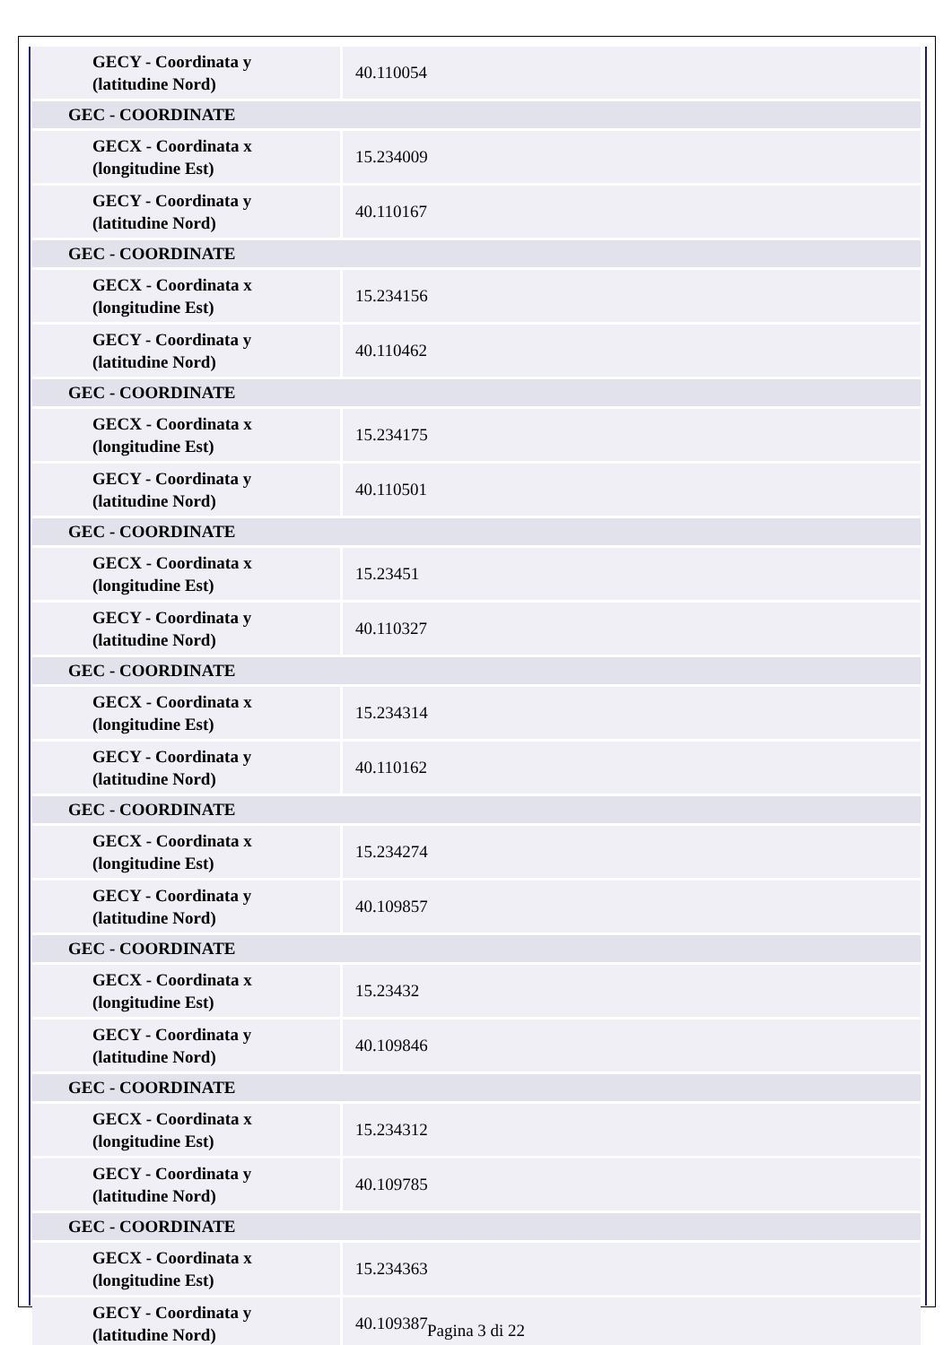| GECY - Coordinata y (latitudine Nord) | 40.110054 |
| GEC - COORDINATE | |
| GECX - Coordinata x (longitudine Est) | 15.234009 |
| GECY - Coordinata y (latitudine Nord) | 40.110167 |
| GEC - COORDINATE | |
| GECX - Coordinata x (longitudine Est) | 15.234156 |
| GECY - Coordinata y (latitudine Nord) | 40.110462 |
| GEC - COORDINATE | |
| GECX - Coordinata x (longitudine Est) | 15.234175 |
| GECY - Coordinata y (latitudine Nord) | 40.110501 |
| GEC - COORDINATE | |
| GECX - Coordinata x (longitudine Est) | 15.23451 |
| GECY - Coordinata y (latitudine Nord) | 40.110327 |
| GEC - COORDINATE | |
| GECX - Coordinata x (longitudine Est) | 15.234314 |
| GECY - Coordinata y (latitudine Nord) | 40.110162 |
| GEC - COORDINATE | |
| GECX - Coordinata x (longitudine Est) | 15.234274 |
| GECY - Coordinata y (latitudine Nord) | 40.109857 |
| GEC - COORDINATE | |
| GECX - Coordinata x (longitudine Est) | 15.23432 |
| GECY - Coordinata y (latitudine Nord) | 40.109846 |
| GEC - COORDINATE | |
| GECX - Coordinata x (longitudine Est) | 15.234312 |
| GECY - Coordinata y (latitudine Nord) | 40.109785 |
| GEC - COORDINATE | |
| GECX - Coordinata x (longitudine Est) | 15.234363 |
| GECY - Coordinata y (latitudine Nord) | 40.109387 |
Pagina 3 di 22